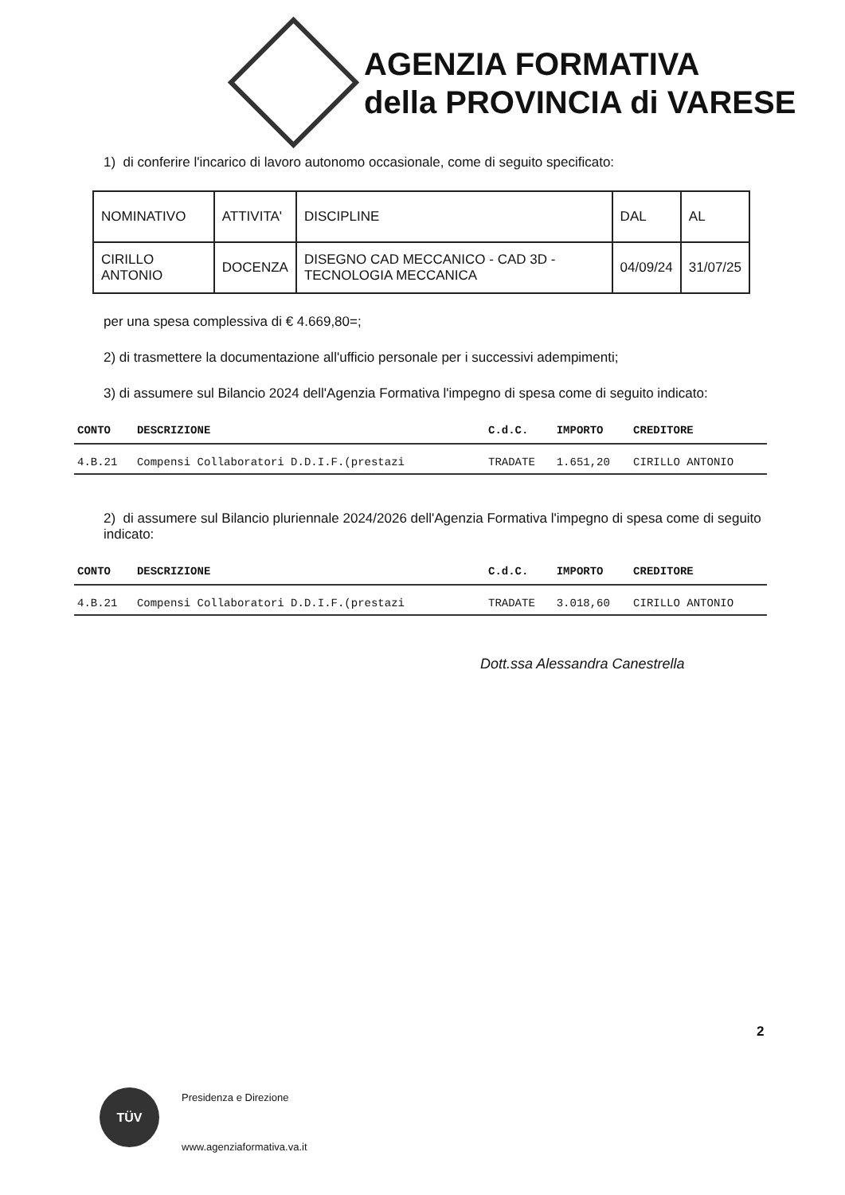AGENZIA FORMATIVA
della PROVINCIA di VARESE
1) di conferire l'incarico di lavoro autonomo occasionale, come di seguito specificato:
| NOMINATIVO | ATTIVITA' | DISCIPLINE | DAL | AL |
| CIRILLO ANTONIO | DOCENZA | DISEGNO CAD MECCANICO - CAD 3D - TECNOLOGIA MECCANICA | 04/09/24 | 31/07/25 |
per una spesa complessiva di € 4.669,80=;
2) di trasmettere la documentazione all'ufficio personale per i successivi adempimenti;
3) di assumere sul Bilancio 2024 dell'Agenzia Formativa l'impegno di spesa come di seguito indicato:
| CONTO | DESCRIZIONE | C.d.C. | IMPORTO | CREDITORE |
| --- | --- | --- | --- | --- |
| 4.B.21 | Compensi Collaboratori D.D.I.F.(prestazi | TRADATE | 1.651,20 | CIRILLO ANTONIO |
2) di assumere sul Bilancio pluriennale 2024/2026 dell'Agenzia Formativa l'impegno di spesa come di seguito indicato:
| CONTO | DESCRIZIONE | C.d.C. | IMPORTO | CREDITORE |
| --- | --- | --- | --- | --- |
| 4.B.21 | Compensi Collaboratori D.D.I.F.(prestazi | TRADATE | 3.018,60 | CIRILLO ANTONIO |
Dott.ssa Alessandra Canestrella
2
TÜV Presidenza e Direzione
www.agenziaformativa.va.it